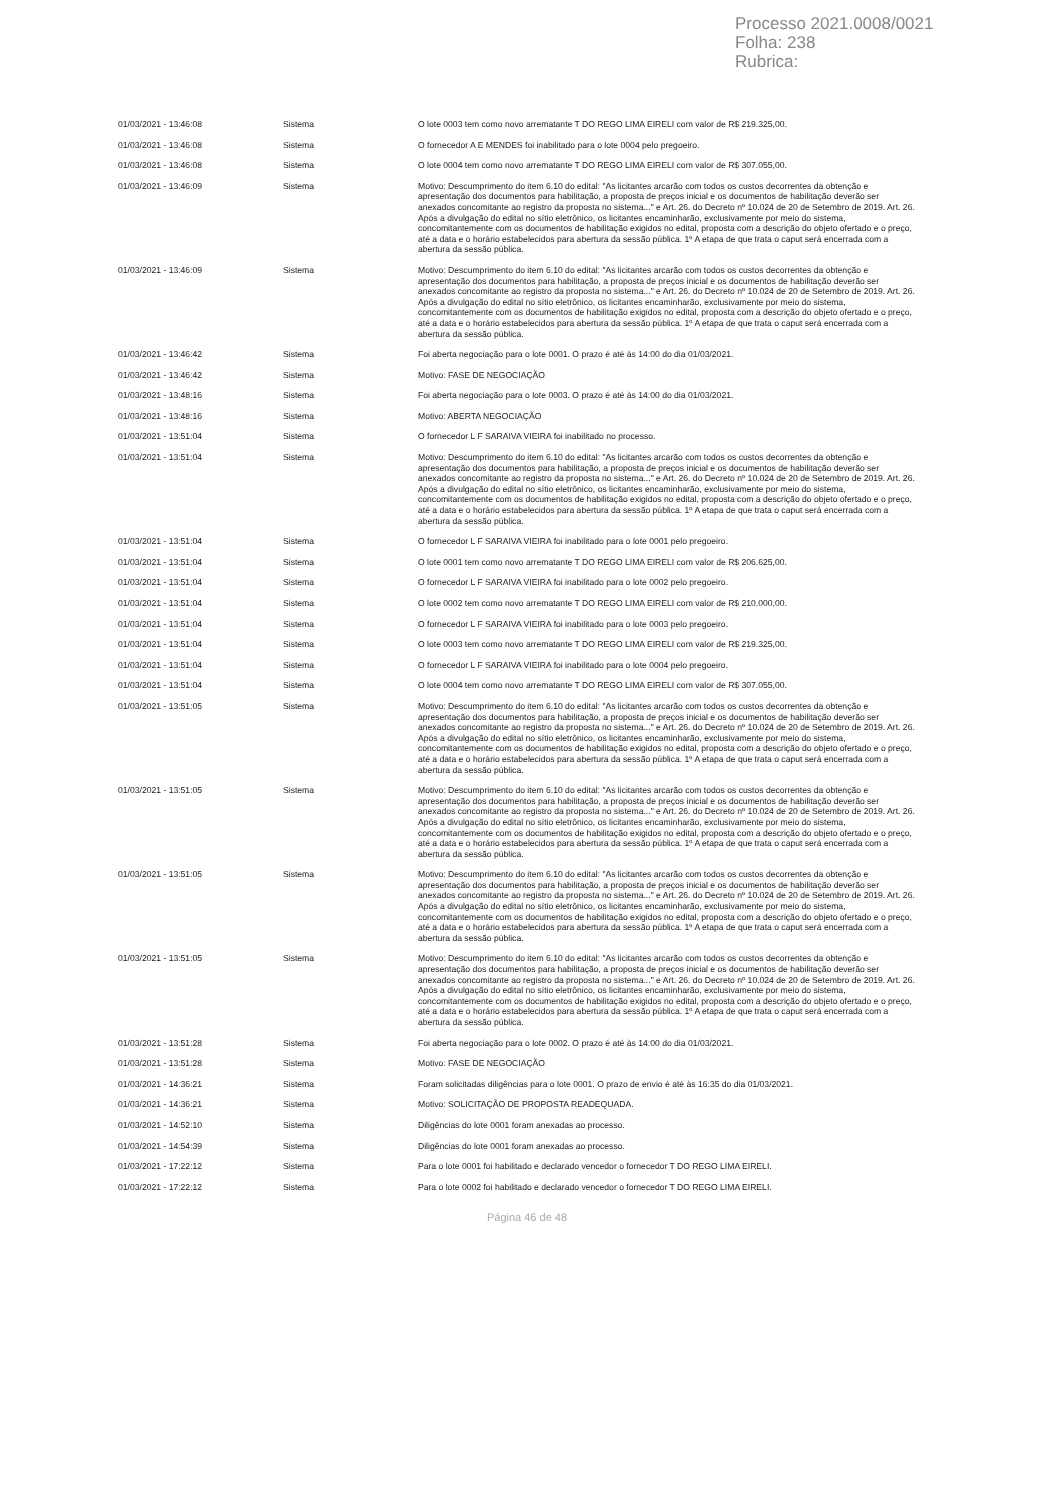Processo 2021.0008/0021
Folha: 238
Rubrica:
| 01/03/2021 - 13:46:08 | Sistema | O lote 0003 tem como novo arrematante T DO REGO LIMA EIRELI com valor de R$ 219.325,00. |
| 01/03/2021 - 13:46:08 | Sistema | O fornecedor A E MENDES foi inabilitado para o lote 0004 pelo pregoeiro. |
| 01/03/2021 - 13:46:08 | Sistema | O lote 0004 tem como novo arrematante T DO REGO LIMA EIRELI com valor de R$ 307.055,00. |
| 01/03/2021 - 13:46:09 | Sistema | Motivo: Descumprimento do item 6.10 do edital: "As licitantes arcarão com todos os custos decorrentes da obtenção e apresentação dos documentos para habilitação, a proposta de preços inicial e os documentos de habilitação deverão ser anexados concomitante ao registro da proposta no sistema..." e Art. 26. do Decreto nº 10.024 de 20 de Setembro de 2019. Art. 26. Após a divulgação do edital no sítio eletrônico, os licitantes encaminharão, exclusivamente por meio do sistema, concomitantemente com os documentos de habilitação exigidos no edital, proposta com a descrição do objeto ofertado e o preço, até a data e o horário estabelecidos para abertura da sessão pública. 1º A etapa de que trata o caput será encerrada com a abertura da sessão pública. |
| 01/03/2021 - 13:46:09 | Sistema | Motivo: Descumprimento do item 6.10 do edital: "As licitantes arcarão com todos os custos decorrentes da obtenção e apresentação dos documentos para habilitação, a proposta de preços inicial e os documentos de habilitação deverão ser anexados concomitante ao registro da proposta no sistema..." e Art. 26. do Decreto nº 10.024 de 20 de Setembro de 2019. Art. 26. Após a divulgação do edital no sítio eletrônico, os licitantes encaminharão, exclusivamente por meio do sistema, concomitantemente com os documentos de habilitação exigidos no edital, proposta com a descrição do objeto ofertado e o preço, até a data e o horário estabelecidos para abertura da sessão pública. 1º A etapa de que trata o caput será encerrada com a abertura da sessão pública. |
| 01/03/2021 - 13:46:42 | Sistema | Foi aberta negociação para o lote 0001. O prazo é até às 14:00 do dia 01/03/2021. |
| 01/03/2021 - 13:46:42 | Sistema | Motivo: FASE DE NEGOCIAÇÃO |
| 01/03/2021 - 13:48:16 | Sistema | Foi aberta negociação para o lote 0003. O prazo é até às 14:00 do dia 01/03/2021. |
| 01/03/2021 - 13:48:16 | Sistema | Motivo: ABERTA NEGOCIAÇÃO |
| 01/03/2021 - 13:51:04 | Sistema | O fornecedor L F SARAIVA VIEIRA foi inabilitado no processo. |
| 01/03/2021 - 13:51:04 | Sistema | Motivo: Descumprimento do item 6.10 do edital: "As licitantes arcarão com todos os custos decorrentes da obtenção e apresentação dos documentos para habilitação, a proposta de preços inicial e os documentos de habilitação deverão ser anexados concomitante ao registro da proposta no sistema..." e Art. 26. do Decreto nº 10.024 de 20 de Setembro de 2019. Art. 26. Após a divulgação do edital no sítio eletrônico, os licitantes encaminharão, exclusivamente por meio do sistema, concomitantemente com os documentos de habilitação exigidos no edital, proposta com a descrição do objeto ofertado e o preço, até a data e o horário estabelecidos para abertura da sessão pública. 1º A etapa de que trata o caput será encerrada com a abertura da sessão pública. |
| 01/03/2021 - 13:51:04 | Sistema | O fornecedor L F SARAIVA VIEIRA foi inabilitado para o lote 0001 pelo pregoeiro. |
| 01/03/2021 - 13:51:04 | Sistema | O lote 0001 tem como novo arrematante T DO REGO LIMA EIRELI com valor de R$ 206.625,00. |
| 01/03/2021 - 13:51:04 | Sistema | O fornecedor L F SARAIVA VIEIRA foi inabilitado para o lote 0002 pelo pregoeiro. |
| 01/03/2021 - 13:51:04 | Sistema | O lote 0002 tem como novo arrematante T DO REGO LIMA EIRELI com valor de R$ 210.000,00. |
| 01/03/2021 - 13:51:04 | Sistema | O fornecedor L F SARAIVA VIEIRA foi inabilitado para o lote 0003 pelo pregoeiro. |
| 01/03/2021 - 13:51:04 | Sistema | O lote 0003 tem como novo arrematante T DO REGO LIMA EIRELI com valor de R$ 219.325,00. |
| 01/03/2021 - 13:51:04 | Sistema | O fornecedor L F SARAIVA VIEIRA foi inabilitado para o lote 0004 pelo pregoeiro. |
| 01/03/2021 - 13:51:04 | Sistema | O lote 0004 tem como novo arrematante T DO REGO LIMA EIRELI com valor de R$ 307.055,00. |
| 01/03/2021 - 13:51:05 | Sistema | Motivo: Descumprimento do item 6.10 do edital: "As licitantes arcarão com todos os custos decorrentes da obtenção e apresentação dos documentos para habilitação, a proposta de preços inicial e os documentos de habilitação deverão ser anexados concomitante ao registro da proposta no sistema..." e Art. 26. do Decreto nº 10.024 de 20 de Setembro de 2019. Art. 26. Após a divulgação do edital no sítio eletrônico, os licitantes encaminharão, exclusivamente por meio do sistema, concomitantemente com os documentos de habilitação exigidos no edital, proposta com a descrição do objeto ofertado e o preço, até a data e o horário estabelecidos para abertura da sessão pública. 1º A etapa de que trata o caput será encerrada com a abertura da sessão pública. |
| 01/03/2021 - 13:51:05 | Sistema | Motivo: Descumprimento do item 6.10 do edital: "As licitantes arcarão com todos os custos decorrentes da obtenção e apresentação dos documentos para habilitação, a proposta de preços inicial e os documentos de habilitação deverão ser anexados concomitante ao registro da proposta no sistema..." e Art. 26. do Decreto nº 10.024 de 20 de Setembro de 2019. Art. 26. Após a divulgação do edital no sítio eletrônico, os licitantes encaminharão, exclusivamente por meio do sistema, concomitantemente com os documentos de habilitação exigidos no edital, proposta com a descrição do objeto ofertado e o preço, até a data e o horário estabelecidos para abertura da sessão pública. 1º A etapa de que trata o caput será encerrada com a abertura da sessão pública. |
| 01/03/2021 - 13:51:05 | Sistema | Motivo: Descumprimento do item 6.10 do edital: "As licitantes arcarão com todos os custos decorrentes da obtenção e apresentação dos documentos para habilitação, a proposta de preços inicial e os documentos de habilitação deverão ser anexados concomitante ao registro da proposta no sistema..." e Art. 26. do Decreto nº 10.024 de 20 de Setembro de 2019. Art. 26. Após a divulgação do edital no sítio eletrônico, os licitantes encaminharão, exclusivamente por meio do sistema, concomitantemente com os documentos de habilitação exigidos no edital, proposta com a descrição do objeto ofertado e o preço, até a data e o horário estabelecidos para abertura da sessão pública. 1º A etapa de que trata o caput será encerrada com a abertura da sessão pública. |
| 01/03/2021 - 13:51:05 | Sistema | Motivo: Descumprimento do item 6.10 do edital: "As licitantes arcarão com todos os custos decorrentes da obtenção e apresentação dos documentos para habilitação, a proposta de preços inicial e os documentos de habilitação deverão ser anexados concomitante ao registro da proposta no sistema..." e Art. 26. do Decreto nº 10.024 de 20 de Setembro de 2019. Art. 26. Após a divulgação do edital no sítio eletrônico, os licitantes encaminharão, exclusivamente por meio do sistema, concomitantemente com os documentos de habilitação exigidos no edital, proposta com a descrição do objeto ofertado e o preço, até a data e o horário estabelecidos para abertura da sessão pública. 1º A etapa de que trata o caput será encerrada com a abertura da sessão pública. |
| 01/03/2021 - 13:51:28 | Sistema | Foi aberta negociação para o lote 0002. O prazo é até às 14:00 do dia 01/03/2021. |
| 01/03/2021 - 13:51:28 | Sistema | Motivo: FASE DE NEGOCIAÇÃO |
| 01/03/2021 - 14:36:21 | Sistema | Foram solicitadas diligências para o lote 0001. O prazo de envio é até às 16:35 do dia 01/03/2021. |
| 01/03/2021 - 14:36:21 | Sistema | Motivo: SOLICITAÇÃO DE PROPOSTA READEQUADA. |
| 01/03/2021 - 14:52:10 | Sistema | Diligências do lote 0001 foram anexadas ao processo. |
| 01/03/2021 - 14:54:39 | Sistema | Diligências do lote 0001 foram anexadas ao processo. |
| 01/03/2021 - 17:22:12 | Sistema | Para o lote 0001 foi habilitado e declarado vencedor o fornecedor T DO REGO LIMA EIRELI. |
| 01/03/2021 - 17:22:12 | Sistema | Para o lote 0002 foi habilitado e declarado vencedor o fornecedor T DO REGO LIMA EIRELI. |
Página 46 de 48